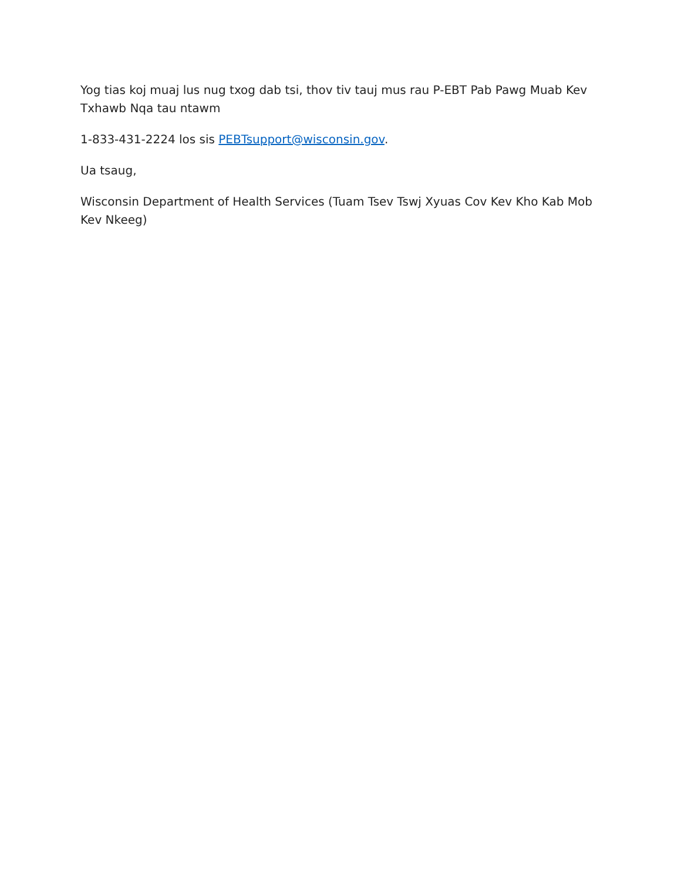Yog tias koj muaj lus nug txog dab tsi, thov tiv tauj mus rau P-EBT Pab Pawg Muab Kev Txhawb Nqa tau ntawm
1-833-431-2224 los sis PEBTsupport@wisconsin.gov.
Ua tsaug,
Wisconsin Department of Health Services (Tuam Tsev Tswj Xyuas Cov Kev Kho Kab Mob Kev Nkeeg)